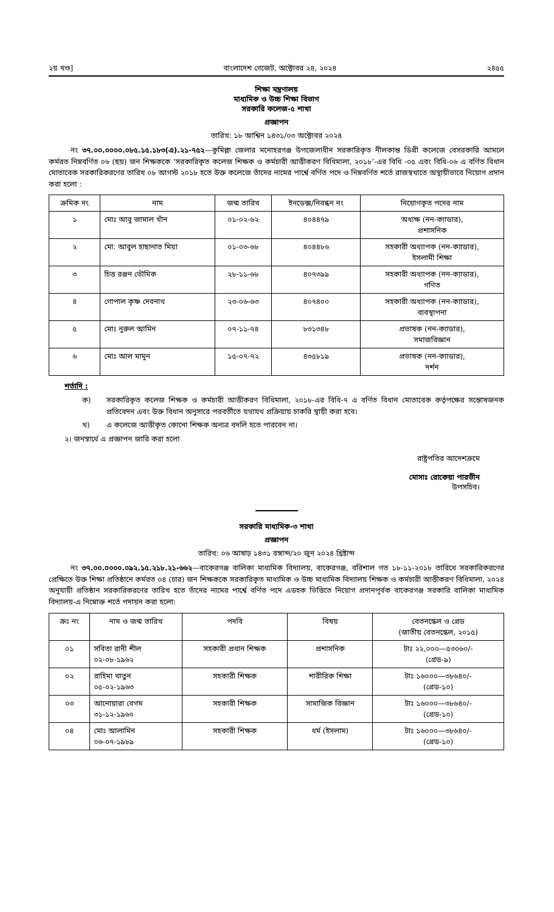২য় খণ্ড] বাংলাদেশ গেজেট, অক্টোবর ২৪, ২০২৪ ২৪৫৫
শিক্ষা মন্ত্রণালয়
মাধ্যমিক ও উচ্চ শিক্ষা বিভাগ
সরকারি কলেজ-৫ শাখা
প্রজ্ঞাপন
তারিখ: ১৮ আশ্বিন ১৪৩১/০৩ অক্টোবর ২০২৪
নং ৩৭.০০.০০০০.০৮৫.১৫.১৮৩(এ).২১-৭৫২—কুমিল্লা জেলার মনোহরগঞ্জ উপজেলাধীন সরকারিকৃত নীলকান্ত ডিগ্রী কলেজে বেসরকারি আমলে কর্মরত নিম্নবর্ণিত ০৬ (ছয়) জন শিক্ষককে ‘সরকারিকৃত কলেজ শিক্ষক ও কর্মচারী আত্তীকরণ বিধিমালা, ২০১৮’-এর বিধি -০৫ এবং বিধি-০৬ এ বর্ণিত বিধান মোতাবেক সরকারিকরণের তারিখ ০৮ আগস্ট ২০১৮ হতে উক্ত কলেজে তাঁদের নামের পার্শ্বে বর্ণিত পদে ও নিম্নবর্ণিত শর্তে রাজস্বখাতে অস্থায়ীভাবে নিয়োগ প্রদান করা হলো :
| ক্রমিক নং | নাম | জন্ম তারিখ | ইনডেক্স/নিবন্ধন নং | নিয়োগকৃত পদের নাম |
| --- | --- | --- | --- | --- |
| ১ | মোঃ আবু জামাল খাঁন | ০১-০২-৬২ | ৪০৪৪৭৯ | অধ্যক্ষ (নন-ক্যাডার), প্রশাসনিক |
| ২ | মো: আবুল হাছানাত মিয়া | ০১-০৩-৬৮ | ৪০৪৪৮৬ | সহকারী অধ্যাপক (নন-ক্যাডার), ইসলামী শিক্ষা |
| ৩ | চিত্ত রঞ্জন ভৌমিক | ২৮-১১-৬৮ | ৪০৭৩৯৯ | সহকারী অধ্যাপক (নন-ক্যাডার), গণিত |
| ৪ | গোপাল কৃষ্ণ দেবনাথ | ২৩-০৬-৬৩ | ৪০৭৪০০ | সহকারী অধ্যাপক (নন-ক্যাডার), ব্যবস্থাপনা |
| ৫ | মোঃ নুরুল আমিন | ০৭-১১-৭৪ | ৮৩১৩৪৮ | প্রভাষক (নন-ক্যাডার), সমাজবিজ্ঞান |
| ৬ | মোঃ আল মামুন | ১৫-০৭-৭২ | ৪৩৫৮১৯ | প্রভাষক (নন-ক্যাডার), দর্শন |
শর্তাদি :
ক) সরকারিকৃত কলেজ শিক্ষক ও কর্মচারী আত্তীকরণ বিধিমালা, ২০১৮-এর বিধি-৭ এ বর্ণিত বিধান মোতাবেক কর্তৃপক্ষের সন্তোষজনক প্রতিবেদন এবং উক্ত বিধান অনুসারে পরবর্তীতে যথাযথ প্রক্রিয়ায় চাকরি স্থায়ী করা হবে।
খ) এ কলেজে আত্তীকৃত কোনো শিক্ষক অন্যত্র বদলি হতে পারবেন না।
২। জনস্বার্থে এ প্রজ্ঞাপন জারি করা হলো
রাষ্ট্রপতির আদেশক্রমে
মোসাঃ রোকেয়া পারভীন
উপসচিব।
সরকারি মাধ্যমিক-৩ শাখা
প্রজ্ঞাপন
তারিখ: ০৬ আষাঢ় ১৪৩১ বঙ্গাব্দ/২০ জুন ২০২৪ খ্রিষ্টাব্দ
নং ৩৭.০০.০০০০.০৯২.১৫.২১৮.২১-৬৬২—বাকেরগঞ্জ বালিকা মাধ্যমিক বিদ্যালয়, বাকেরগঞ্জ, বরিশাল গত ১৮-১১-২০১৮ তারিখে সরকারিকরণের প্রেক্ষিতে উক্ত শিক্ষা প্রতিষ্ঠানে কর্মরত ০৪ (চার) জন শিক্ষককে সরকারিকৃত মাধ্যমিক ও উচ্চ মাধ্যমিক বিদ্যালয় শিক্ষক ও কর্মচারী আত্তীকরণ বিধিমালা, ২০২৪ অনুযায়ী প্রতিষ্ঠান সরকারিকরণের তারিখ হতে তাঁদের নামের পার্শ্বে বর্ণিত পদে এডহক ভিত্তিতে নিয়োগ প্রদানপূর্বক বাকেরগঞ্জ সরকারি বালিকা মাধ্যমিক বিদ্যালয়-এ নিম্নোক্ত শর্তে পদায়ন করা হলো:
| ক্রঃ নং | নাম ও জন্ম তারিখ | পদবি | বিষয় | বেতনস্কেল ও গ্রেড (জাতীয় বেতনস্কেল, ২০১৫) |
| --- | --- | --- | --- | --- |
| ০১ | সবিতা রানী শীল ০২-০৮-১৯৬২ | সহকারী প্রধান শিক্ষক | প্রশাসনিক | টাঃ ২২,০০০—৫৩০৬০/- (গ্রেড-৯) |
| ০২ | রাহিমা খাতুন ০৫-০২-১৯৬৩ | সহকারী শিক্ষক | শারীরিক শিক্ষা | টাঃ ১৬০০০—৩৮৬৪০/- (গ্রেড-১০) |
| ০৩ | আনোয়ারা বেগম ৩১-১২-১৯৬০ | সহকারী শিক্ষক | সামাজিক বিজ্ঞান | টাঃ ১৬০০০—৩৮৬৪০/- (গ্রেড-১০) |
| ০৪ | মোঃ আলামিন ০৬-০৭-১৯৮৯ | সহকারী শিক্ষক | ধর্ম (ইসলাম) | টাঃ ১৬০০০—৩৮৬৪০/- (গ্রেড-১০) |